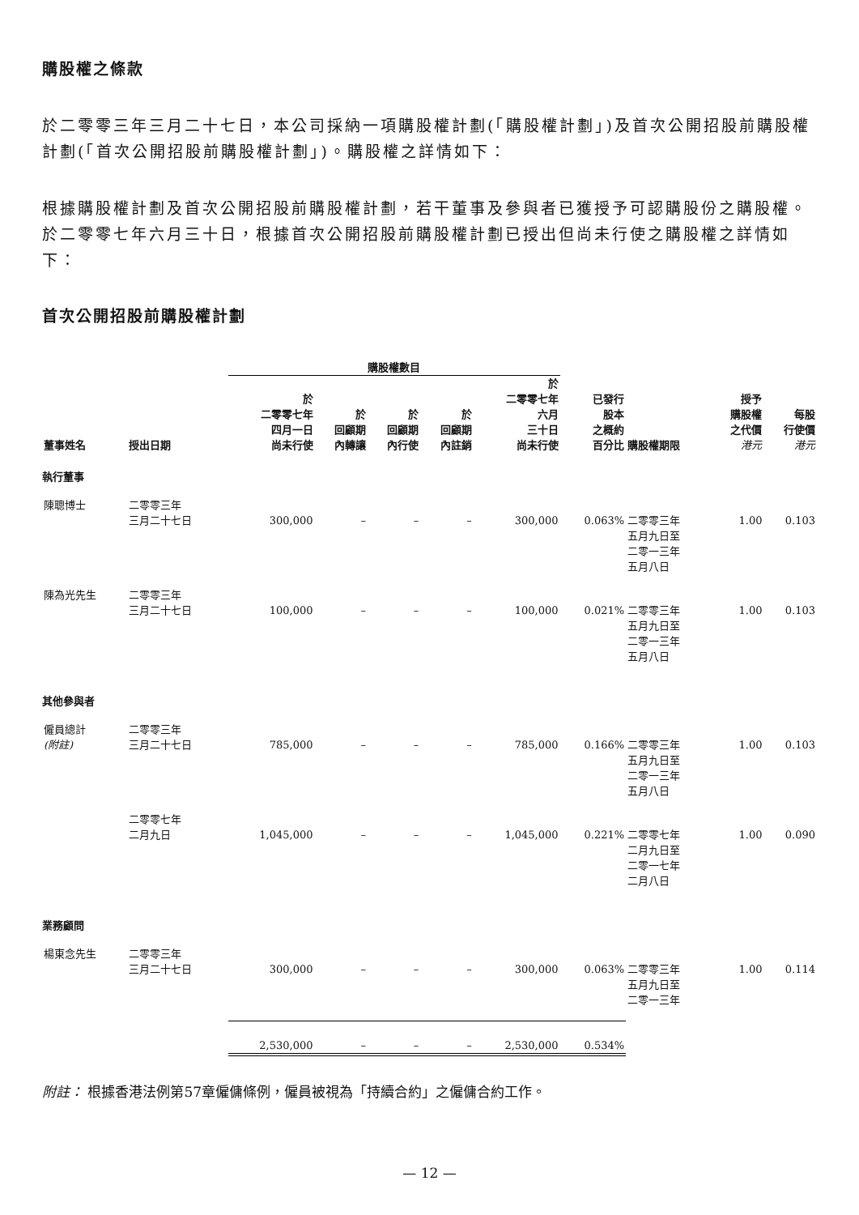購股權之條款
於二零零三年三月二十七日，本公司採納一項購股權計劃(「購股權計劃」)及首次公開招股前購股權計劃(「首次公開招股前購股權計劃」)。購股權之詳情如下：
根據購股權計劃及首次公開招股前購股權計劃，若干董事及參與者已獲授予可認購股份之購股權。於二零零七年六月三十日，根據首次公開招股前購股權計劃已授出但尚未行使之購股權之詳情如下：
首次公開招股前購股權計劃
| | | 購股權數目 | | | | | | | | |
| --- | --- | --- | --- | --- | --- | --- | --- | --- | --- | --- |
| 董事姓名 | 授出日期 | 於 二零零七年 四月一日 尚未行使 | 於 回顧期 內轉讓 | 於 回顧期 內行使 | 於 回顧期 內註銷 | 於 二零零七年 六月 三十日 尚未行使 | 已發行 股本 之概約 百分比 | 購股權期限 | 授予 購股權 之代價 港元 | 每股 行使價 港元 |
| 執行董事 | | | | | | | | | | |
| 陳聰博士 | 二零零三年 三月二十七日 | 300,000 | – | – | – | 300,000 | 0.063% | 二零零三年 五月九日至 二零一三年 五月八日 | 1.00 | 0.103 |
| 陳為光先生 | 二零零三年 三月二十七日 | 100,000 | – | – | – | 100,000 | 0.021% | 二零零三年 五月九日至 二零一三年 五月八日 | 1.00 | 0.103 |
| 其他參與者 | | | | | | | | | | |
| 僱員總計 (附註) | 二零零三年 三月二十七日 | 785,000 | – | – | – | 785,000 | 0.166% | 二零零三年 五月九日至 二零一三年 五月八日 | 1.00 | 0.103 |
| | 二零零七年 二月九日 | 1,045,000 | – | – | – | 1,045,000 | 0.221% | 二零零七年 二月九日至 二零一七年 二月八日 | 1.00 | 0.090 |
| 業務顧問 | | | | | | | | | | |
| 楊東念先生 | 二零零三年 三月二十七日 | 300,000 | – | – | – | 300,000 | 0.063% | 二零零三年 五月九日至 二零一三年 | 1.00 | 0.114 |
| | | 2,530,000 | – | – | – | 2,530,000 | 0.534% | | | |
附註： 根據香港法例第57章僱傭條例，僱員被視為「持續合約」之僱傭合約工作。
— 12 —